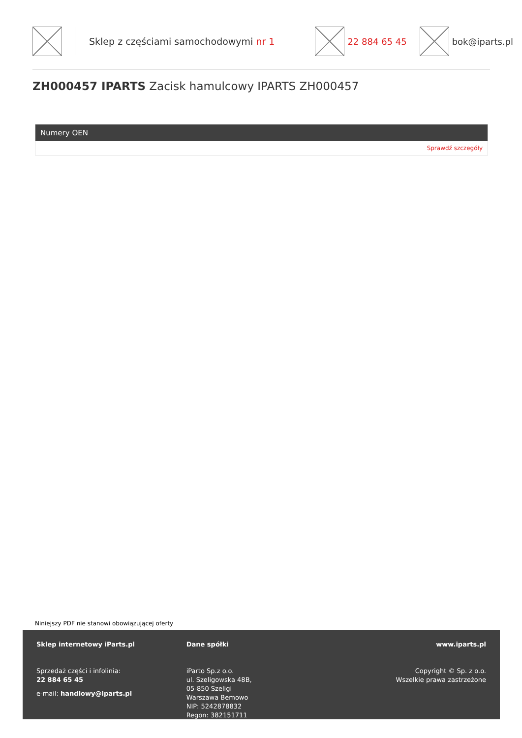Sklep z częściami samochodowymi nr 1
22 884 65 45 bok@iparts.pl
ZH000457 IPARTS Zacisk hamulcowy IPARTS ZH000457
Numery OEN
Sprawdź szczegóły
Niniejszy PDF nie stanowi obowiązującej oferty
Sklep internetowy iParts.pl
Sprzedaż części i infolinia:
22 884 65 45
e-mail: handlowy@iparts.pl
Dane spółki
iParto Sp.z o.o.
ul. Szeligowska 48B,
05-850 Szeligi
Warszawa Bemowo
NIP: 5242878832
Regon: 382151711
www.iparts.pl
Copyright © Sp. z o.o.
Wszelkie prawa zastrzeżone